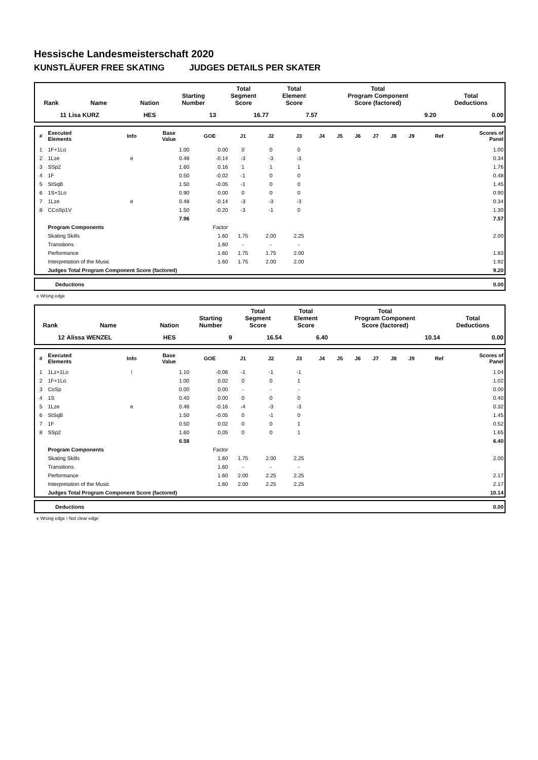Hessische Landesmeisterschaft 2020
KUNSTLÄUFER FREE SKATING JUDGES DETAILS PER SKATER
| Rank | Name | Nation | Starting Number | Total Segment Score | Total Element Score | Total Program Component Score (factored) | Total Deductions |
| --- | --- | --- | --- | --- | --- | --- | --- |
| 11 | Lisa KURZ | HES | 13 | 16.77 | 7.57 | 9.20 | 0.00 |
| # | Executed Elements | Info | Base Value | GOE | J1 | J2 | J3 | J4 | J5 | J6 | J7 | J8 | J9 | Ref | Scores of Panel |
| --- | --- | --- | --- | --- | --- | --- | --- | --- | --- | --- | --- | --- | --- | --- | --- |
| 1 | 1F+1Lo | | 1.00 | 0.00 | 0 | 0 | 0 | | | | | | | | 1.00 |
| 2 | 1Lze | e | 0.48 | -0.14 | -3 | -3 | -3 | | | | | | | | 0.34 |
| 3 | SSp2 | | 1.60 | 0.16 | 1 | 1 | 1 | | | | | | | | 1.76 |
| 4 | 1F | | 0.50 | -0.02 | -1 | 0 | 0 | | | | | | | | 0.48 |
| 5 | StSqB | | 1.50 | -0.05 | -1 | 0 | 0 | | | | | | | | 1.45 |
| 6 | 1S+1Lo | | 0.90 | 0.00 | 0 | 0 | 0 | | | | | | | | 0.90 |
| 7 | 1Lze | e | 0.48 | -0.14 | -3 | -3 | -3 | | | | | | | | 0.34 |
| 8 | CCoSp1V | | 1.50 | -0.20 | -3 | -1 | 0 | | | | | | | | 1.30 |
| | | | 7.96 | | | | | | | | | | | | 7.57 |
| | Program Components | | | Factor | | | | | | | | | | | |
| | Skating Skills | | | 1.60 | 1.75 | 2.00 | 2.25 | | | | | | | | 2.00 |
| | Transitions | | | 1.60 | - | - | - | | | | | | | | |
| | Performance | | | 1.60 | 1.75 | 1.75 | 2.00 | | | | | | | | 1.83 |
| | Interpretation of the Music | | | 1.60 | 1.75 | 2.00 | 2.00 | | | | | | | | 1.92 |
| | Judges Total Program Component Score (factored) | | | | | | | | | | | | | | 9.20 |
| Deductions | 0.00 |
e Wrong edge
| Rank | Name | Nation | Starting Number | Total Segment Score | Total Element Score | Total Program Component Score (factored) | Total Deductions |
| --- | --- | --- | --- | --- | --- | --- | --- |
| 12 | Alissa WENZEL | HES | 9 | 16.54 | 6.40 | 10.14 | 0.00 |
| # | Executed Elements | Info | Base Value | GOE | J1 | J2 | J3 | J4 | J5 | J6 | J7 | J8 | J9 | Ref | Scores of Panel |
| --- | --- | --- | --- | --- | --- | --- | --- | --- | --- | --- | --- | --- | --- | --- | --- |
| 1 | 1Lz+1Lo | ! | 1.10 | -0.06 | -1 | -1 | -1 | | | | | | | | 1.04 |
| 2 | 1F+1Lo | | 1.00 | 0.02 | 0 | 0 | 1 | | | | | | | | 1.02 |
| 3 | CoSp | | 0.00 | 0.00 | - | - | - | | | | | | | | 0.00 |
| 4 | 1S | | 0.40 | 0.00 | 0 | 0 | 0 | | | | | | | | 0.40 |
| 5 | 1Lze | e | 0.48 | -0.16 | -4 | -3 | -3 | | | | | | | | 0.32 |
| 6 | StSqB | | 1.50 | -0.05 | 0 | -1 | 0 | | | | | | | | 1.45 |
| 7 | 1F | | 0.50 | 0.02 | 0 | 0 | 1 | | | | | | | | 0.52 |
| 8 | SSp2 | | 1.60 | 0.05 | 0 | 0 | 1 | | | | | | | | 1.65 |
| | | | 6.58 | | | | | | | | | | | | 6.40 |
| | Program Components | | | Factor | | | | | | | | | | | |
| | Skating Skills | | | 1.60 | 1.75 | 2.00 | 2.25 | | | | | | | | 2.00 |
| | Transitions | | | 1.60 | - | - | - | | | | | | | | |
| | Performance | | | 1.60 | 2.00 | 2.25 | 2.25 | | | | | | | | 2.17 |
| | Interpretation of the Music | | | 1.60 | 2.00 | 2.25 | 2.25 | | | | | | | | 2.17 |
| | Judges Total Program Component Score (factored) | | | | | | | | | | | | | | 10.14 |
| Deductions | 0.00 |
e Wrong edge ! Not clear edge